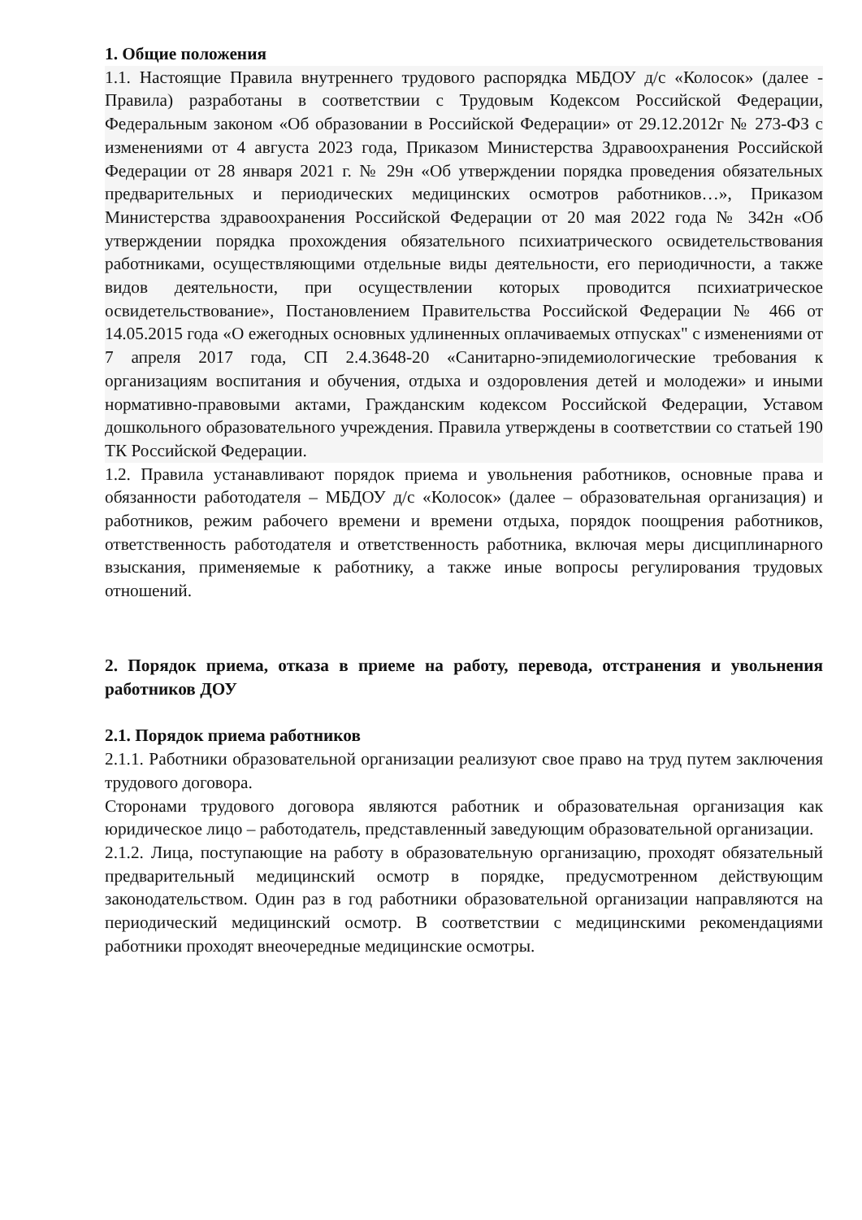1. Общие положения
1.1. Настоящие Правила внутреннего трудового распорядка МБДОУ д/с «Колосок» (далее - Правила) разработаны в соответствии с Трудовым Кодексом Российской Федерации, Федеральным законом «Об образовании в Российской Федерации» от 29.12.2012г № 273-ФЗ с изменениями от 4 августа 2023 года, Приказом Министерства Здравоохранения Российской Федерации от 28 января 2021 г. № 29н «Об утверждении порядка проведения обязательных предварительных и периодических медицинских осмотров работников…», Приказом Министерства здравоохранения Российской Федерации от 20 мая 2022 года № 342н «Об утверждении порядка прохождения обязательного психиатрического освидетельствования работниками, осуществляющими отдельные виды деятельности, его периодичности, а также видов деятельности, при осуществлении которых проводится психиатрическое освидетельствование», Постановлением Правительства Российской Федерации № 466 от 14.05.2015 года «О ежегодных основных удлиненных оплачиваемых отпусках" с изменениями от 7 апреля 2017 года, СП 2.4.3648-20 «Санитарно-эпидемиологические требования к организациям воспитания и обучения, отдыха и оздоровления детей и молодежи» и иными нормативно-правовыми актами, Гражданским кодексом Российской Федерации, Уставом дошкольного образовательного учреждения. Правила утверждены в соответствии со статьей 190 ТК Российской Федерации.
1.2. Правила устанавливают порядок приема и увольнения работников, основные права и обязанности работодателя – МБДОУ д/с «Колосок» (далее – образовательная организация) и работников, режим рабочего времени и времени отдыха, порядок поощрения работников, ответственность работодателя и ответственность работника, включая меры дисциплинарного взыскания, применяемые к работнику, а также иные вопросы регулирования трудовых отношений.
2. Порядок приема, отказа в приеме на работу, перевода, отстранения и увольнения работников ДОУ
2.1. Порядок приема работников
2.1.1. Работники образовательной организации реализуют свое право на труд путем заключения трудового договора.
Сторонами трудового договора являются работник и образовательная организация как юридическое лицо – работодатель, представленный заведующим образовательной организации.
2.1.2. Лица, поступающие на работу в образовательную организацию, проходят обязательный предварительный медицинский осмотр в порядке, предусмотренном действующим законодательством. Один раз в год работники образовательной организации направляются на периодический медицинский осмотр. В соответствии с медицинскими рекомендациями работники проходят внеочередные медицинские осмотры.